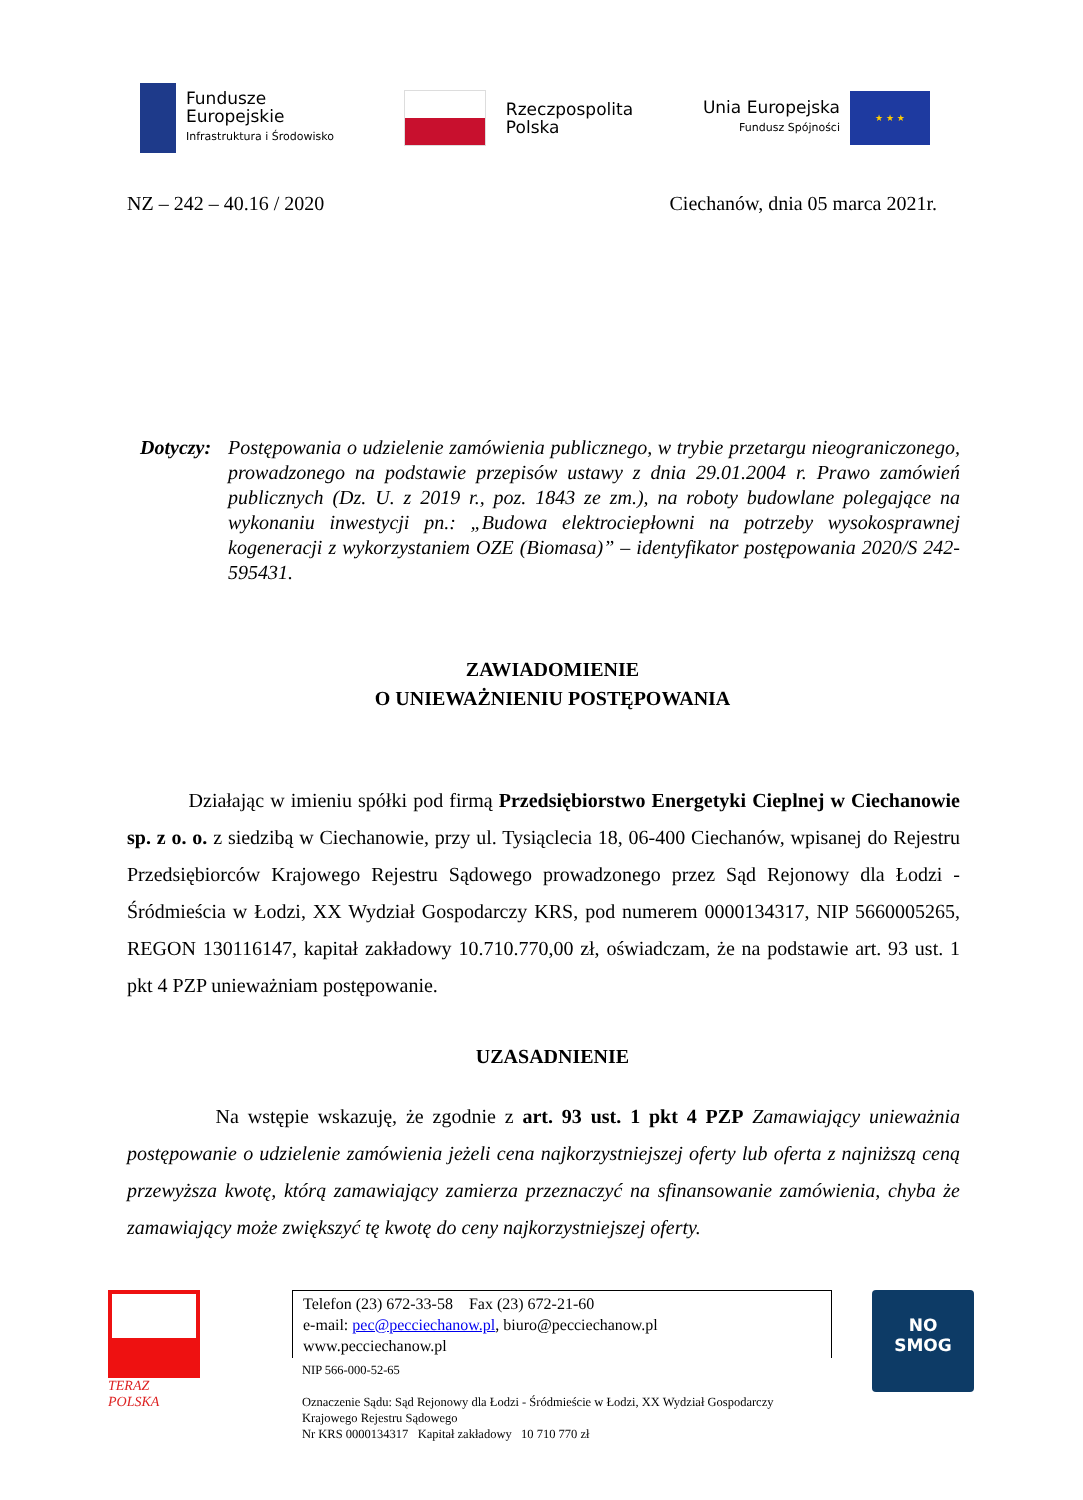Fundusze
Europejskie
Infrastruktura i Środowisko
Rzeczpospolita
Polska
Unia Europejska
Fundusz Spójności
★ ★ ★
NZ – 242 – 40.16 / 2020 Ciechanów, dnia 05 marca 2021r.
Dotyczy:
Postępowania o udzielenie zamówienia publicznego, w trybie przetargu nieograniczonego, prowadzonego na podstawie przepisów ustawy z dnia 29.01.2004 r. Prawo zamówień publicznych (Dz. U. z 2019 r., poz. 1843 ze zm.), na roboty budowlane polegające na wykonaniu inwestycji pn.: „Budowa elektrociepłowni na potrzeby wysokosprawnej kogeneracji z wykorzystaniem OZE (Biomasa)” – identyfikator postępowania 2020/S 242-595431.
ZAWIADOMIENIE
O UNIEWAŻNIENIU POSTĘPOWANIA
Działając w imieniu spółki pod firmą Przedsiębiorstwo Energetyki Cieplnej w Ciechanowie sp. z o. o. z siedzibą w Ciechanowie, przy ul. Tysiąclecia 18, 06-400 Ciechanów, wpisanej do Rejestru Przedsiębiorców Krajowego Rejestru Sądowego prowadzonego przez Sąd Rejonowy dla Łodzi - Śródmieścia w Łodzi, XX Wydział Gospodarczy KRS, pod numerem 0000134317, NIP 5660005265, REGON 130116147, kapitał zakładowy 10.710.770,00 zł, oświadczam, że na podstawie art. 93 ust. 1 pkt 4 PZP unieważniam postępowanie.
UZASADNIENIE
Na wstępie wskazuję, że zgodnie z art. 93 ust. 1 pkt 4 PZP Zamawiający unieważnia postępowanie o udzielenie zamówienia jeżeli cena najkorzystniejszej oferty lub oferta z najniższą ceną przewyższa kwotę, którą zamawiający zamierza przeznaczyć na sfinansowanie zamówienia, chyba że zamawiający może zwiększyć tę kwotę do ceny najkorzystniejszej oferty.
TERAZ POLSKA
Telefon (23) 672-33-58 Fax (23) 672-21-60
e-mail: pec@pecciechanow.pl, biuro@pecciechanow.pl
www.pecciechanow.pl
NIP 566-000-52-65
Oznaczenie Sądu: Sąd Rejonowy dla Łodzi - Śródmieście w Łodzi, XX Wydział Gospodarczy Krajowego Rejestru Sądowego
Nr KRS 0000134317 Kapitał zakładowy 10 710 770 zł
NO
SMOG